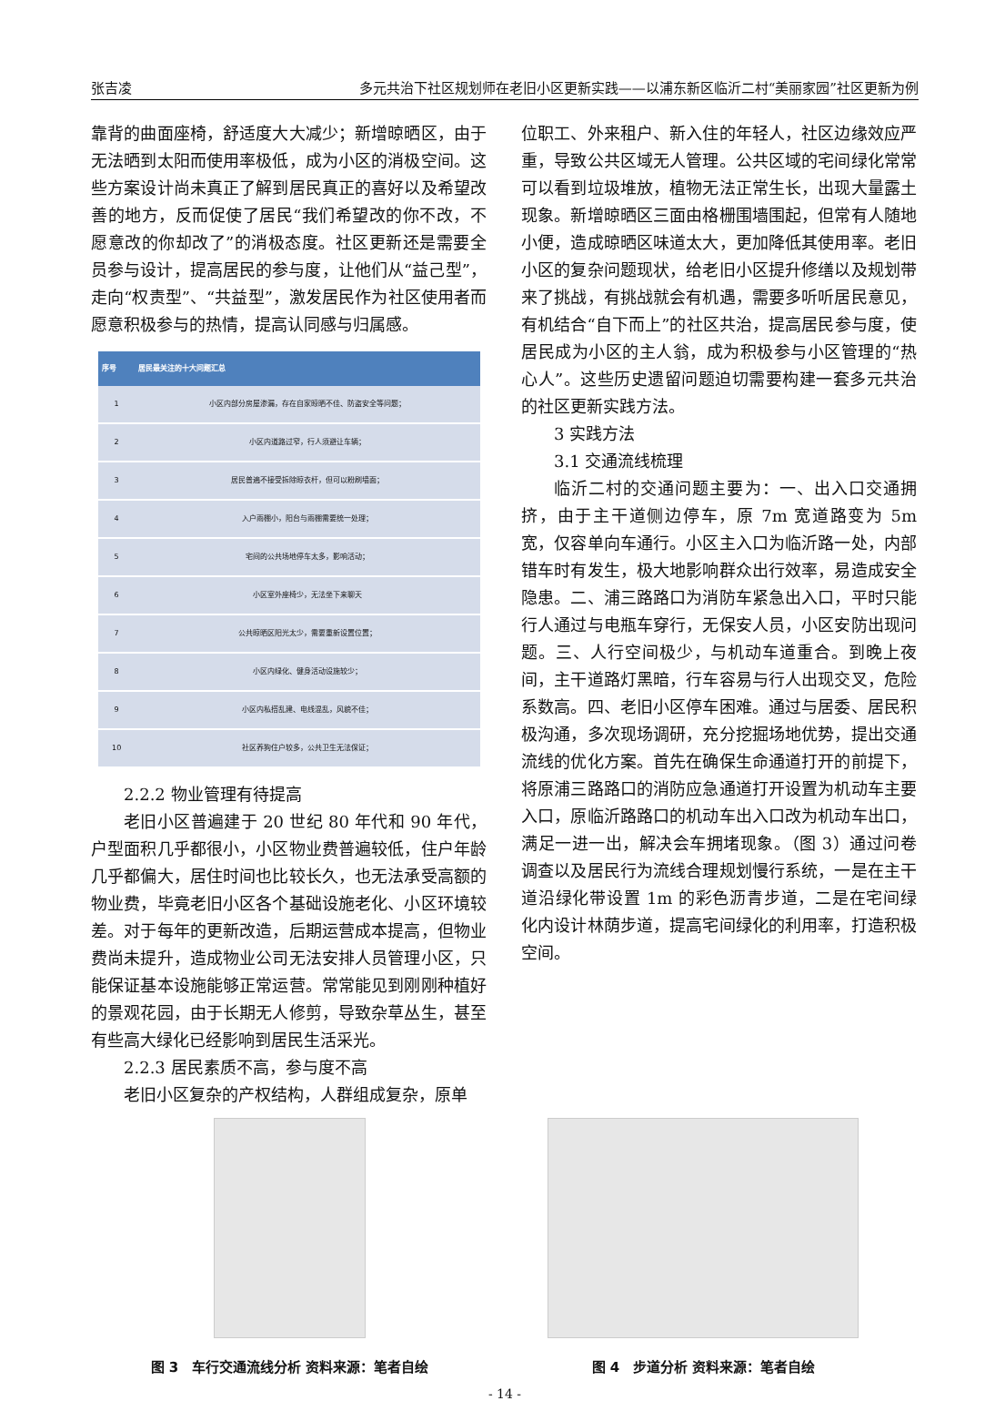张吉凌 多元共治下社区规划师在老旧小区更新实践——以浦东新区临沂二村“美丽家园”社区更新为例
靠背的曲面座椅，舒适度大大减少；新增晾晒区，由于无法晒到太阳而使用率极低，成为小区的消极空间。这些方案设计尚未真正了解到居民真正的喜好以及希望改善的地方，反而促使了居民“我们希望改的你不改，不愿意改的你却改了”的消极态度。社区更新还是需要全员参与设计，提高居民的参与度，让他们从“益己型”，走向“权责型”、“共益型”，激发居民作为社区使用者而愿意积极参与的热情，提高认同感与归属感。
| 序号 | 居民最关注的十大问题汇总 |
| --- | --- |
| 1 | 小区内部分房屋渗漏，存在自家晾晒不佳、防盗安全等问题； |
| 2 | 小区内道路过窄，行人须避让车辆； |
| 3 | 居民普遍不接受拆除晾衣杆，但可以粉刷墙面； |
| 4 | 入户雨棚小，阳台与雨棚需要统一处理； |
| 5 | 宅间的公共场地停车太多，影响活动； |
| 6 | 小区室外座椅少，无法坐下来聊天 |
| 7 | 公共晾晒区阳光太少，需要重新设置位置； |
| 8 | 小区内绿化、健身活动设施较少； |
| 9 | 小区内私搭乱建、电线混乱，风貌不佳； |
| 10 | 社区养狗住户较多，公共卫生无法保证； |
2.2.2 物业管理有待提高
老旧小区普遍建于 20 世纪 80 年代和 90 年代，户型面积几乎都很小，小区物业费普遍较低，住户年龄几乎都偏大，居住时间也比较长久，也无法承受高额的物业费，毕竟老旧小区各个基础设施老化、小区环境较差。对于每年的更新改造，后期运营成本提高，但物业费尚未提升，造成物业公司无法安排人员管理小区，只能保证基本设施能够正常运营。常常能见到刚刚种植好的景观花园，由于长期无人修剪，导致杂草丛生，甚至有些高大绿化已经影响到居民生活采光。
2.2.3 居民素质不高，参与度不高
老旧小区复杂的产权结构，人群组成复杂，原单
位职工、外来租户、新入住的年轻人，社区边缘效应严重，导致公共区域无人管理。公共区域的宅间绿化常常可以看到垃圾堆放，植物无法正常生长，出现大量露土现象。新增晾晒区三面由格栅围墙围起，但常有人随地小便，造成晾晒区味道太大，更加降低其使用率。老旧小区的复杂问题现状，给老旧小区提升修缮以及规划带来了挑战，有挑战就会有机遇，需要多听听居民意见，有机结合“自下而上”的社区共治，提高居民参与度，使居民成为小区的主人翁，成为积极参与小区管理的“热心人”。这些历史遗留问题迫切需要构建一套多元共治的社区更新实践方法。
3 实践方法
3.1 交通流线梳理
临沂二村的交通问题主要为：一、出入口交通拥挤，由于主干道侧边停车，原 7m 宽道路变为 5m 宽，仅容单向车通行。小区主入口为临沂路一处，内部错车时有发生，极大地影响群众出行效率，易造成安全隐患。二、浦三路路口为消防车紧急出入口，平时只能行人通过与电瓶车穿行，无保安人员，小区安防出现问题。三、人行空间极少，与机动车道重合。到晚上夜间，主干道路灯黑暗，行车容易与行人出现交叉，危险系数高。四、老旧小区停车困难。通过与居委、居民积极沟通，多次现场调研，充分挖掘场地优势，提出交通流线的优化方案。首先在确保生命通道打开的前提下，将原浦三路路口的消防应急通道打开设置为机动车主要入口，原临沂路路口的机动车出入口改为机动车出口，满足一进一出，解决会车拥堵现象。（图 3）通过问卷调查以及居民行为流线合理规划慢行系统，一是在主干道沿绿化带设置 1m 的彩色沥青步道，二是在宅间绿化内设计林荫步道，提高宅间绿化的利用率，打造积极空间。
图 3　车行交通流线分析 资料来源：笔者自绘
图 4　步道分析 资料来源：笔者自绘
- 14 -